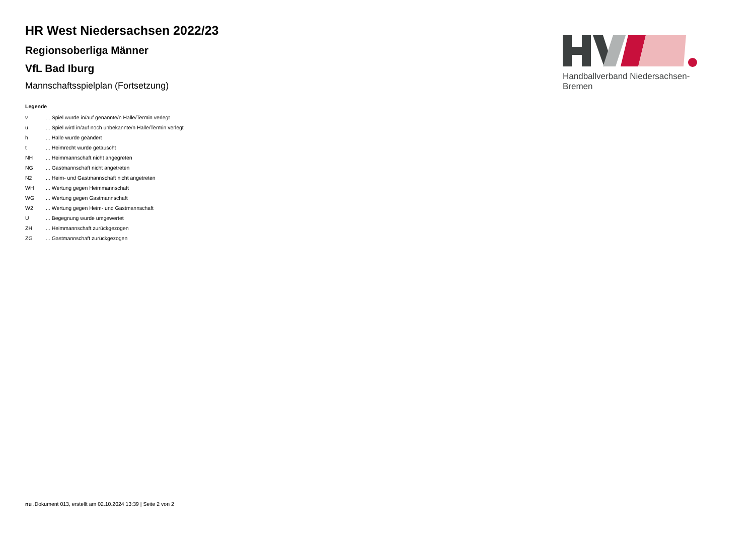HR West Niedersachsen 2022/23
Regionsoberliga Männer
VfL Bad Iburg
Mannschaftsspielplan (Fortsetzung)
Legende
| v | ... Spiel wurde in/auf genannte/n Halle/Termin verlegt |
| u | ... Spiel wird in/auf noch unbekannte/n Halle/Termin verlegt |
| h | ... Halle wurde geändert |
| t | ... Heimrecht wurde getauscht |
| NH | ... Heimmannschaft nicht angegreten |
| NG | ... Gastmannschaft nicht angetreten |
| N2 | ... Heim- und Gastmannschaft nicht angetreten |
| WH | ... Wertung gegen Heimmannschaft |
| WG | ... Wertung gegen Gastmannschaft |
| W2 | ... Wertung gegen Heim- und Gastmannschaft |
| U | ... Begegnung wurde umgewertet |
| ZH | ... Heimmannschaft zurückgezogen |
| ZG | ... Gastmannschaft zurückgezogen |
Handballverband Niedersachsen-Bremen
nu .Dokument 013, erstellt am 02.10.2024 13:39 | Seite 2 von 2